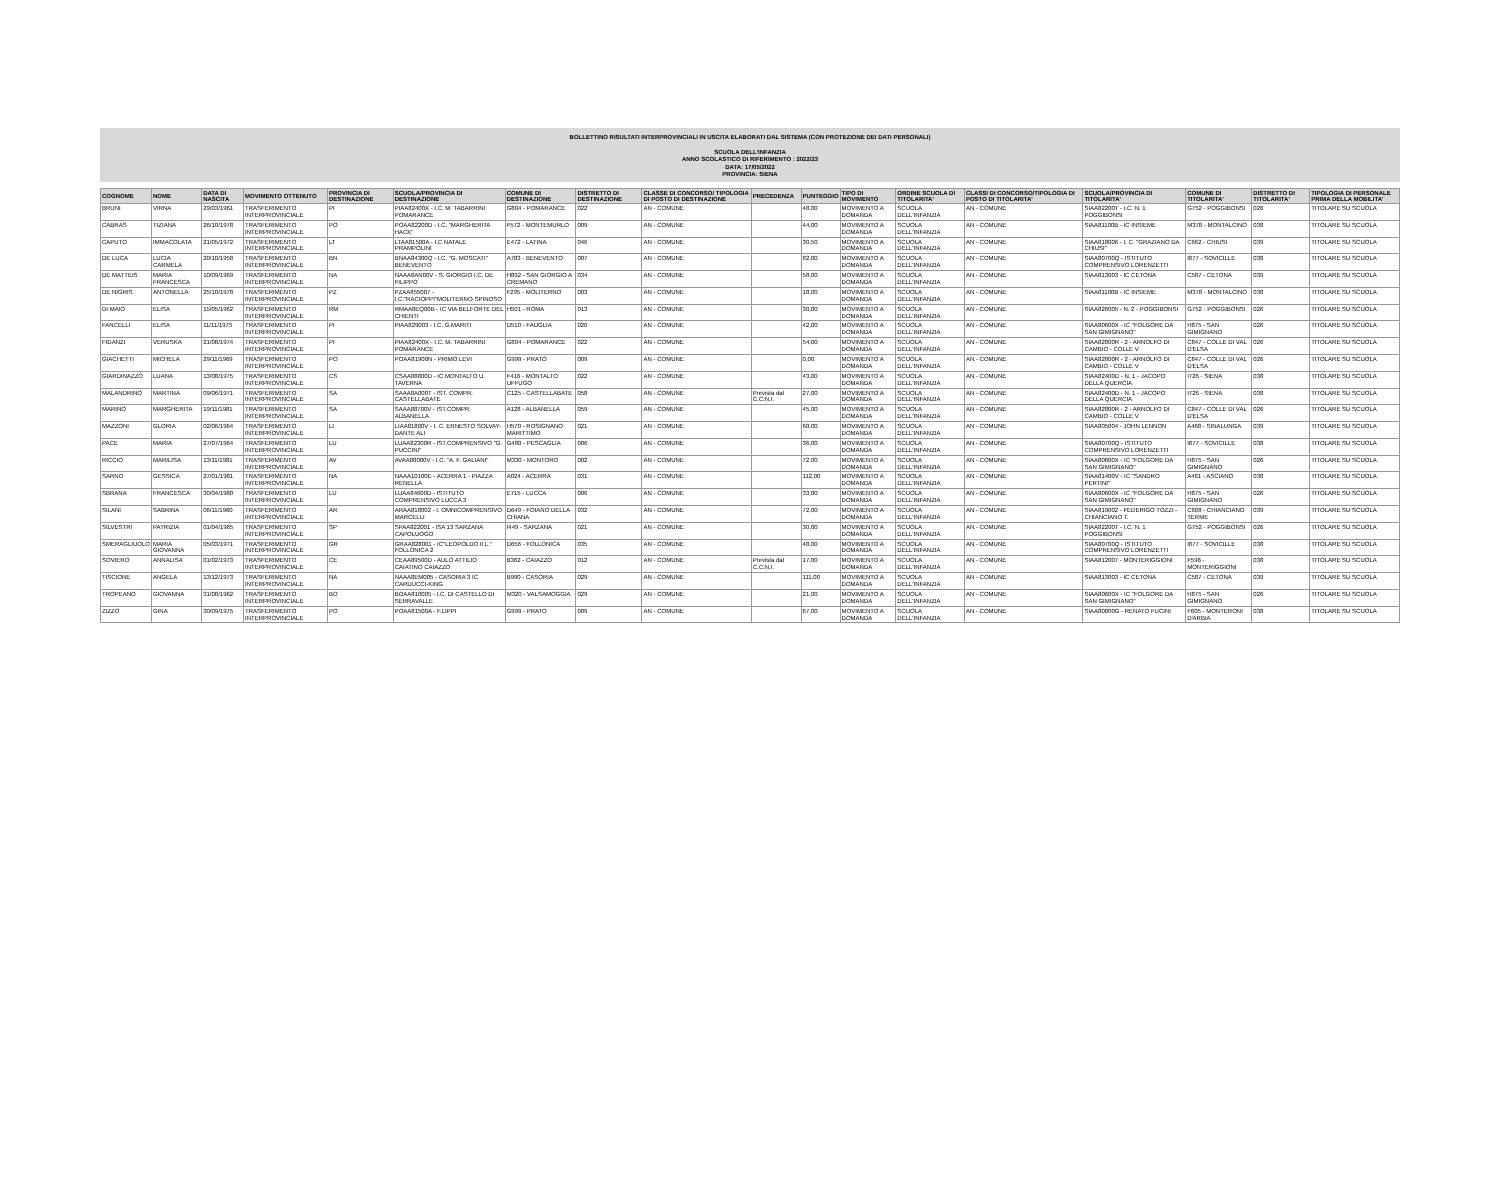BOLLETTINO RISULTATI INTERPROVINCIALI IN USCITA ELABORATI DAL SISTEMA (CON PROTEZIONE DEI DATI PERSONALI)
SCUOLA DELL'INFANZIA
ANNO SCOLASTICO DI RIFERIMENTO : 2022/23
DATA: 17/05/2022
PROVINCIA: SIENA
| COGNOME | NOME | DATA DI NASCITA | MOVIMENTO OTTENUTO | PROVINCIA DI DESTINAZIONE | SCUOLA/PROVINCIA DI DESTINAZIONE | COMUNE DI DESTINAZIONE | DISTRETTO DI DESTINAZIONE | CLASSE DI CONCORSO/ TIPOLOGIA DI POSTO DI DESTINAZIONE | PRECEDENZA | PUNTEGGIO | TIPO DI MOVIMENTO | ORDINE SCUOLA DI TITOLARITA' | CLASSI DI CONCORSO/TIPOLOGIA DI POSTO DI TITOLARITA' | SCUOLA/PROVINCIA DI TITOLARITA' | COMUNE DI TITOLARITA' | DISTRETTO DI TITOLARITA' | TIPOLOGIA DI PERSONALE PRIMA DELLA MOBILITA' |
| --- | --- | --- | --- | --- | --- | --- | --- | --- | --- | --- | --- | --- | --- | --- | --- | --- | --- |
| BRUNI | VIRNA | 29/03/1961 | TRASFERIMENTO INTERPROVINCIALE | PI | PIAA82400X - I.C. M. TABARRINI POMARANCE | G804 - POMARANCE | 022 | AN - COMUNE | | 48,00 | MOVIMENTO A DOMANDA | SCUOLA DELL'INFANZIA | AN - COMUNE | SIAA82200T - I.C. N. 1 POGGIBONSI | G752 - POGGIBONSI | 026 | TITOLARE SU SCUOLA |
| CABRAS | TIZIANA | 26/10/1978 | TRASFERIMENTO INTERPROVINCIALE | PO | POAA82200D - I.C. "MARGHERITA HACK" | F572 - MONTEMURLO | 009 | AN - COMUNE | | 44,00 | MOVIMENTO A DOMANDA | SCUOLA DELL'INFANZIA | AN - COMUNE | SIAA81100B - IC INSIEME | M378 - MONTALCINO | 038 | TITOLARE SU SCUOLA |
| CAPUTO | IMMACOLATA | 21/05/1972 | TRASFERIMENTO INTERPROVINCIALE | LT | LTAA81500A - I.C NATALE PRAMPOLINI | E472 - LATINA | 046 | AN - COMUNE | | 30,50 | MOVIMENTO A DOMANDA | SCUOLA DELL'INFANZIA | AN - COMUNE | SIAA818006 - I. C. "GRAZIANO DA CHIUSI" | C662 - CHIUSI | 039 | TITOLARE SU SCUOLA |
| DE LUCA | LUCIA CARMELA | 20/10/1958 | TRASFERIMENTO INTERPROVINCIALE | BN | BNAA84300Q - I.C. "G. MOSCATI" BENEVENTO | A783 - BENEVENTO | 007 | AN - COMUNE | | 82,00 | MOVIMENTO A DOMANDA | SCUOLA DELL'INFANZIA | AN - COMUNE | SIAA80700Q - ISTITUTO COMPRENSIVO LORENZETTI | I877 - SOVICILLE | 038 | TITOLARE SU SCUOLA |
| DE MATTEIS | MARIA FRANCESCA | 10/09/1969 | TRASFERIMENTO INTERPROVINCIALE | NA | NAAA8AN00V - S. GIORGIO I.C. DE FILIPPO | H892 - SAN GIORGIO A CREMANO | 034 | AN - COMUNE | | 58,00 | MOVIMENTO A DOMANDA | SCUOLA DELL'INFANZIA | AN - COMUNE | SIAA813003 - IC CETONA | C587 - CETONA | 039 | TITOLARE SU SCUOLA |
| DE NIGRIS | ANTONELLA | 25/10/1978 | TRASFERIMENTO INTERPROVINCIALE | PZ | PZAA855007 - I.C."RACIOPPI"MOLITERNO-SPINOSO | F295 - MOLITERNO | 003 | AN - COMUNE | | 18,00 | MOVIMENTO A DOMANDA | SCUOLA DELL'INFANZIA | AN - COMUNE | SIAA81100B - IC INSIEME | M378 - MONTALCINO | 038 | TITOLARE SU SCUOLA |
| DI MAIO | ELISA | 15/05/1962 | TRASFERIMENTO INTERPROVINCIALE | RM | RMAA8EQ00B - IC VIA BELFORTE DEL CHIENTI | H501 - ROMA | 013 | AN - COMUNE | | 30,00 | MOVIMENTO A DOMANDA | SCUOLA DELL'INFANZIA | AN - COMUNE | SIAA826005 - N. 2 - POGGIBONSI | G752 - POGGIBONSI | 026 | TITOLARE SU SCUOLA |
| FANCELLI | ELISA | 11/11/1975 | TRASFERIMENTO INTERPROVINCIALE | PI | PIAA829003 - I.C. G.MARITI | D510 - FAUGLIA | 020 | AN - COMUNE | | 42,00 | MOVIMENTO A DOMANDA | SCUOLA DELL'INFANZIA | AN - COMUNE | SIAA80600X - IC "FOLGORE DA SAN GIMIGNANO" | H875 - SAN GIMIGNANO | 026 | TITOLARE SU SCUOLA |
| FIDANZI | VERUSKA | 21/08/1974 | TRASFERIMENTO INTERPROVINCIALE | PI | PIAA82400X - I.C. M. TABARRINI POMARANCE | G804 - POMARANCE | 022 | AN - COMUNE | | 54,00 | MOVIMENTO A DOMANDA | SCUOLA DELL'INFANZIA | AN - COMUNE | SIAA82800R - 2 - ARNOLFO DI CAMBIO - COLLE V | C847 - COLLE DI VAL D'ELSA | 026 | TITOLARE SU SCUOLA |
| GIACHETTI | MICHELA | 29/11/1969 | TRASFERIMENTO INTERPROVINCIALE | PO | POAA81900N - PRIMO LEVI | G999 - PRATO | 009 | AN - COMUNE | | 0,00 | MOVIMENTO A DOMANDA | SCUOLA DELL'INFANZIA | AN - COMUNE | SIAA82800R - 2 - ARNOLFO DI CAMBIO - COLLE V | C847 - COLLE DI VAL D'ELSA | 026 | TITOLARE SU SCUOLA |
| GIARDINAZZO | LUANA | 13/08/1975 | TRASFERIMENTO INTERPROVINCIALE | CS | CSAA88800D - IC MONTALTO U. TAVERNA | F416 - MONTALTO UFFUGO | 022 | AN - COMUNE | | 43,00 | MOVIMENTO A DOMANDA | SCUOLA DELL'INFANZIA | AN - COMUNE | SIAA82400D - N. 1 - JACOPO DELLA QUERCIA | I726 - SIENA | 038 | TITOLARE SU SCUOLA |
| MALANDRINO | MARTINA | 09/06/1971 | TRASFERIMENTO INTERPROVINCIALE | SA | SAAA8A000T - IST. COMPR. CASTELLABATE | C125 - CASTELLABATE | 058 | AN - COMUNE | Prevista dal C.C.N.I. | 27,00 | MOVIMENTO A DOMANDA | SCUOLA DELL'INFANZIA | AN - COMUNE | SIAA82400D - N. 1 - JACOPO DELLA QUERCIA | I726 - SIENA | 038 | TITOLARE SU SCUOLA |
| MARINO | MARGHERITA | 19/11/1981 | TRASFERIMENTO INTERPROVINCIALE | SA | SAAA88700V - IST.COMPR. ALBANELLA | A128 - ALBANELLA | 059 | AN - COMUNE | | 45,00 | MOVIMENTO A DOMANDA | SCUOLA DELL'INFANZIA | AN - COMUNE | SIAA82800R - 2 - ARNOLFO DI CAMBIO - COLLE V | C847 - COLLE DI VAL D'ELSA | 026 | TITOLARE SU SCUOLA |
| MAZZONI | GLORIA | 02/06/1964 | TRASFERIMENTO INTERPROVINCIALE | LI | LIAA81800V - I. C. ERNESTO SOLVAY-DANTE ALI | H570 - ROSIGNANO MARITTIMO | 021 | AN - COMUNE | | 60,00 | MOVIMENTO A DOMANDA | SCUOLA DELL'INFANZIA | AN - COMUNE | SIAA805004 - JOHN LENNON | A468 - SINALUNGA | 039 | TITOLARE SU SCUOLA |
| PACE | MARIA | 27/07/1964 | TRASFERIMENTO INTERPROVINCIALE | LU | LUAA82300R - IST.COMPRENSIVO "G. PUCCINI" | G480 - PESCAGLIA | 006 | AN - COMUNE | | 36,00 | MOVIMENTO A DOMANDA | SCUOLA DELL'INFANZIA | AN - COMUNE | SIAA80700Q - ISTITUTO COMPRENSIVO LORENZETTI | I877 - SOVICILLE | 038 | TITOLARE SU SCUOLA |
| RICCIO | MARILISA | 13/11/1981 | TRASFERIMENTO INTERPROVINCIALE | AV | AVAA88000V - I.C. "A. F. GALIANI" | M330 - MONTORO | 002 | AN - COMUNE | | 72,00 | MOVIMENTO A DOMANDA | SCUOLA DELL'INFANZIA | AN - COMUNE | SIAA80600X - IC "FOLGORE DA SAN GIMIGNANO" | H875 - SAN GIMIGNANO | 026 | TITOLARE SU SCUOLA |
| SARNO | GESSICA | 27/01/1981 | TRASFERIMENTO INTERPROVINCIALE | NA | NAAA10100E - ACERRA 1 - PIAZZA RENELLA | A024 - ACERRA | 031 | AN - COMUNE | | 112,00 | MOVIMENTO A DOMANDA | SCUOLA DELL'INFANZIA | AN - COMUNE | SIAA81400V - IC "SANDRO PERTINI" | A461 - ASCIANO | 038 | TITOLARE SU SCUOLA |
| SBRANA | FRANCESCA | 30/04/1980 | TRASFERIMENTO INTERPROVINCIALE | LU | LUAA84600D - ISTITUTO COMPRENSIVO LUCCA 3 | E715 - LUCCA | 006 | AN - COMUNE | | 33,00 | MOVIMENTO A DOMANDA | SCUOLA DELL'INFANZIA | AN - COMUNE | SIAA80600X - IC "FOLGORE DA SAN GIMIGNANO" | H875 - SAN GIMIGNANO | 026 | TITOLARE SU SCUOLA |
| SILANI | SABRINA | 06/11/1960 | TRASFERIMENTO INTERPROVINCIALE | AR | ARAA818002 - I. OMNICOMPRENSIVO MARCELLI | D649 - FOIANO DELLA CHIANA | 032 | AN - COMUNE | | 72,00 | MOVIMENTO A DOMANDA | SCUOLA DELL'INFANZIA | AN - COMUNE | SIAA819002 - FEDERIGO TOZZI - CHIANCIANO T. | C608 - CHIANCIANO TERME | 039 | TITOLARE SU SCUOLA |
| SILVESTRI | PATRIZIA | 01/04/1965 | TRASFERIMENTO INTERPROVINCIALE | SP | SPAA822001 - ISA 13 SARZANA CAPOLUOGO | I449 - SARZANA | 021 | AN - COMUNE | | 30,00 | MOVIMENTO A DOMANDA | SCUOLA DELL'INFANZIA | AN - COMUNE | SIAA82200T - I.C. N. 1 POGGIBONSI | G752 - POGGIBONSI | 026 | TITOLARE SU SCUOLA |
| SMERAGLIUOLO | MARIA GIOVANNA | 05/03/1971 | TRASFERIMENTO INTERPROVINCIALE | GR | GRAA828001 - IC"LEOPOLDO II L." FOLLONICA 2 | D656 - FOLLONICA | 035 | AN - COMUNE | | 48,00 | MOVIMENTO A DOMANDA | SCUOLA DELL'INFANZIA | AN - COMUNE | SIAA80700Q - ISTITUTO COMPRENSIVO LORENZETTI | I877 - SOVICILLE | 038 | TITOLARE SU SCUOLA |
| SOVIERO | ANNALISA | 01/02/1973 | TRASFERIMENTO INTERPROVINCIALE | CE | CEAA89500D - AULO ATTILIO CAIATINO CAIAZZO | B362 - CAIAZZO | 012 | AN - COMUNE | Prevista dal C.C.N.I. | 17,00 | MOVIMENTO A DOMANDA | SCUOLA DELL'INFANZIA | AN - COMUNE | SIAA812007 - MONTERIGGIONI | F598 - MONTERIGGIONI | 038 | TITOLARE SU SCUOLA |
| TISCIONE | ANGELA | 13/12/1973 | TRASFERIMENTO INTERPROVINCIALE | NA | NAAA8EM005 - CASORIA 3 IC CARDUCCI-KING | B990 - CASORIA | 029 | AN - COMUNE | | 111,00 | MOVIMENTO A DOMANDA | SCUOLA DELL'INFANZIA | AN - COMUNE | SIAA813003 - IC CETONA | C587 - CETONA | 039 | TITOLARE SU SCUOLA |
| TROPEANO | GIOVANNA | 31/08/1962 | TRASFERIMENTO INTERPROVINCIALE | BO | BOAA810005 - I.C. DI CASTELLO DI SERRAVALLE | M320 - VALSAMOGGIA | 029 | AN - COMUNE | | 21,00 | MOVIMENTO A DOMANDA | SCUOLA DELL'INFANZIA | AN - COMUNE | SIAA80600X - IC "FOLGORE DA SAN GIMIGNANO" | H875 - SAN GIMIGNANO | 026 | TITOLARE SU SCUOLA |
| ZIZZO | GINA | 30/09/1975 | TRASFERIMENTO INTERPROVINCIALE | PO | POAA81500A - F.LIPPI | G999 - PRATO | 009 | AN - COMUNE | | 67,00 | MOVIMENTO A DOMANDA | SCUOLA DELL'INFANZIA | AN - COMUNE | SIAA80800G - RENATO FUCINI | F605 - MONTERONI D'ARBIA | 038 | TITOLARE SU SCUOLA |